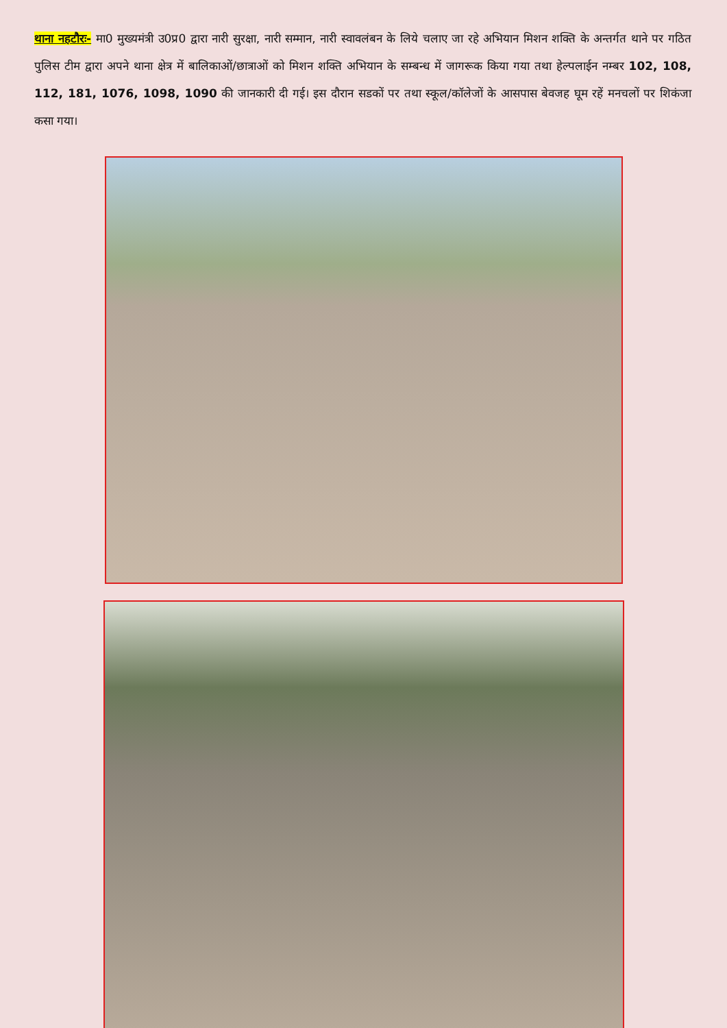थाना नहटौरः- मा0 मुख्यमंत्री उ0प्र0 द्वारा नारी सुरक्षा, नारी सम्मान, नारी स्वावलंबन के लिये चलाए जा रहे अभियान मिशन शक्ति के अन्तर्गत थाने पर गठित पुलिस टीम द्वारा अपने थाना क्षेत्र में बालिकाओं/छात्राओं को मिशन शक्ति अभियान के सम्बन्ध में जागरूक किया गया तथा हेल्पलाईन नम्बर 102, 108, 112, 181, 1076, 1098, 1090 की जानकारी दी गई। इस दौरान सडकों पर तथा स्कूल/कॉलेजों के आसपास बेवजह घूम रहें मनचलों पर शिकंजा कसा गया।